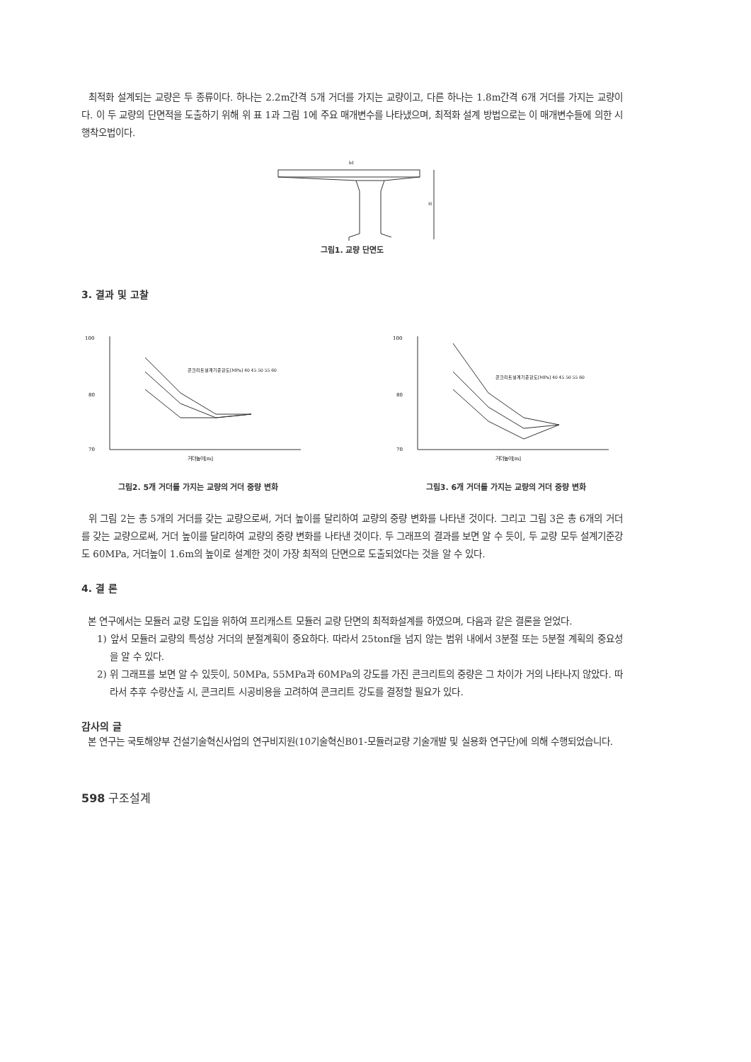최적화 설계되는 교량은 두 종류이다. 하나는 2.2m간격 5개 거더를 가지는 교량이고, 다른 하나는 1.8m간격 6개 거더를 가지는 교량이다. 이 두 교량의 단면적을 도출하기 위해 위 표 1과 그림 1에 주요 매개변수를 나타냈으며, 최적화 설계 방법으로는 이 매개변수들에 의한 시행착오법이다.
b1
H
그림1. 교량 단면도
3. 결과 및 고찰
100
80
70
거더높이[m]
콘크리트설계기준강도[MPa] 40 45 50 55 60
그림2. 5개 거더를 가지는 교량의 거더 중량 변화
100
80
70
거더높이[m]
콘크리트설계기준강도[MPa] 40 45 50 55 60
그림3. 6개 거더를 가지는 교량의 거더 중량 변화
위 그림 2는 총 5개의 거더를 갖는 교량으로써, 거더 높이를 달리하여 교량의 중량 변화를 나타낸 것이다. 그리고 그림 3은 총 6개의 거더를 갖는 교량으로써, 거더 높이를 달리하여 교량의 중량 변화를 나타낸 것이다. 두 그래프의 결과를 보면 알 수 듯이, 두 교량 모두 설계기준강도 60MPa, 거더높이 1.6m의 높이로 설계한 것이 가장 최적의 단면으로 도출되었다는 것을 알 수 있다.
4. 결 론
본 연구에서는 모듈러 교량 도입을 위하여 프리캐스트 모듈러 교량 단면의 최적화설계를 하였으며, 다음과 같은 결론을 얻었다.
1) 앞서 모듈러 교량의 특성상 거더의 분절계획이 중요하다. 따라서 25tonf을 넘지 않는 범위 내에서 3분절 또는 5분절 계획의 중요성을 알 수 있다.
2) 위 그래프를 보면 알 수 있듯이, 50MPa, 55MPa과 60MPa의 강도를 가진 콘크리트의 중량은 그 차이가 거의 나타나지 않았다. 따라서 추후 수량산출 시, 콘크리트 시공비용을 고려하여 콘크리트 강도를 결정할 필요가 있다.
감사의 글
본 연구는 국토해양부 건설기술혁신사업의 연구비지원(10기술혁신B01-모듈러교량 기술개발 및 실용화 연구단)에 의해 수행되었습니다.
598 구조설계